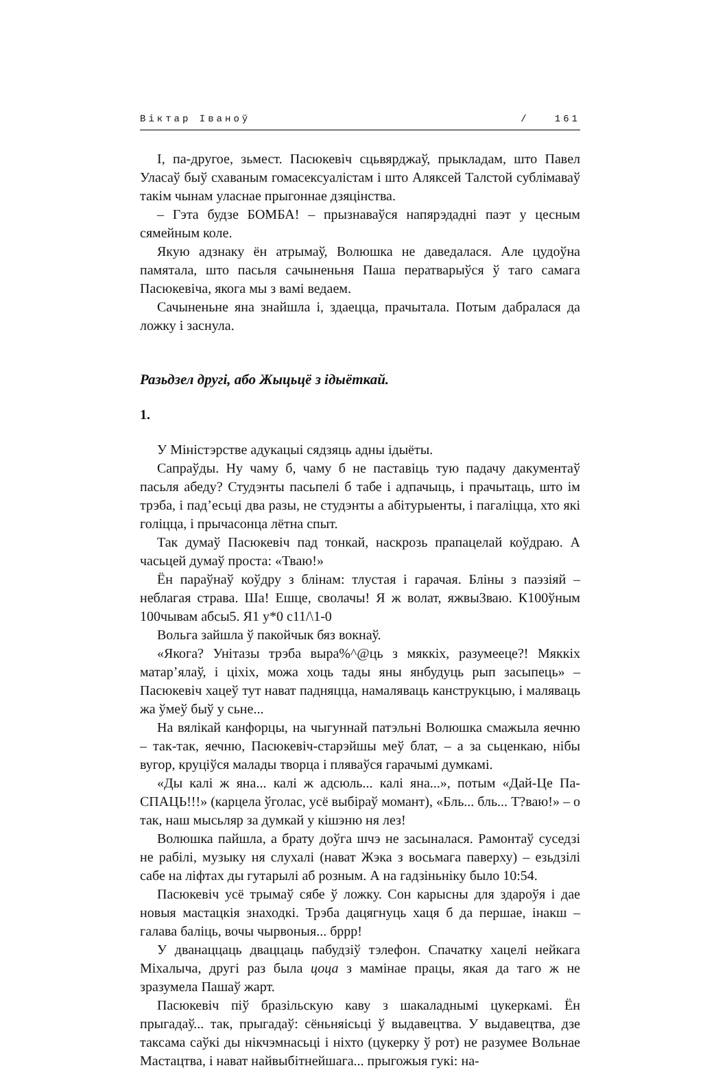Віктар Іваноў / 161
І, па-другое, зьмест. Пасюкевіч сцьвярджаў, прыкладам, што Павел Уласаў быў схаваным гомасексуалістам і што Аляксей Талстой сублімаваў такім чынам уласнае прыгоннае дзяцінства.
– Гэта будзе БОМБА! – прызнаваўся напярэдадні паэт у цесным сямейным коле.
Якую адзнаку ён атрымаў, Волюшка не даведалася. Але цудоўна памятала, што пасьля сачыненьня Паша ператварыўся ў таго самага Пасюкевіча, якога мы з вамі ведаем.
Сачыненьне яна знайшла і, здаецца, прачытала. Потым дабралася да ложку і заснула.
Разьдзел другі, або Жыцьцё з ідыёткай.
1.
У Міністэрстве адукацыі сядзяць адны ідыёты.
Сапраўды. Ну чаму б, чаму б не паставіць тую падачу дакументаў пасьля абеду? Студэнты пасьпелі б табе і адпачыць, і прачытаць, што ім трэба, і пад’есьці два разы, не студэнты а абітурыенты, і пагаліцца, хто які голіцца, і прычасонца лётна спыт.
Так думаў Пасюкевіч пад тонкай, наскрозь прапацелай коўдраю. А часьцей думаў проста: «Тваю!»
Ён параўнаў коўдру з блінам: тлустая і гарачая. Бліны з паэзіяй – неблагая страва. Ша! Ешце, сволачы! Я ж волат, яжвы3ваю. К100ўным 100чывам абсы5. Я1 у*0 с11/\1-0
Вольга зайшла ў пакойчык бяз вокнаў.
«Якога? Унітазы трэба выра%^@ць з мяккіх, разумееце?! Мяккіх матар’ялаў, і ціхіх, можа хоць тады яны янбудуць рып засыпець» – Пасюкевіч хацеў тут нават падняцца, намаляваць канструкцыю, і маляваць жа ўмеў быў у сьне...
На вялікай канфорцы, на чыгуннай патэльні Волюшка смажыла яечню – так-так, яечню, Пасюкевіч-старэйшы меў блат, – а за сьценкаю, нібы вугор, круціўся малады творца і пляваўся гарачымі думкамі.
«Ды калі ж яна... калі ж адсюль... калі яна...», потым «Дай-Це Па-СПАЦЬ!!!» (карцела ўголас, усё выбіраў момант), «Бль... бль... Т?ваю!» – о так, наш мысьляр за думкай у кішэню ня лез!
Волюшка пайшла, а брату доўга шчэ не засыналася. Рамонтаў суседзі не рабілі, музыку ня слухалі (нават Жэка з восьмага паверху) – езьдзілі сабе на ліфтах ды гутарылі аб розным. А на гадзіньніку было 10:54.
Пасюкевіч усё трымаў сябе ў ложку. Сон карысны для здароўя і дае новыя мастацкія знаходкі. Трэба дацягнуць хаця б да першае, інакш – галава баліць, вочы чырвоныя... бррр!
У дванаццаць дваццаць пабудзіў тэлефон. Спачатку хацелі нейкага Міхалыча, другі раз была цоца з мамінае працы, якая да таго ж не зразумела Пашаў жарт.
Пасюкевіч піў бразільскую каву з шакаладнымі цукеркамі. Ён прыгадаў... так, прыгадаў: сёньняісьці ў выдавецтва. У выдавецтва, дзе таксама саўкі ды нікчэмнасьці і ніхто (цукерку ў рот) не разумее Вольнае Мастацтва, і нават найвыбітнейшага... прыгожыя гукі: на-